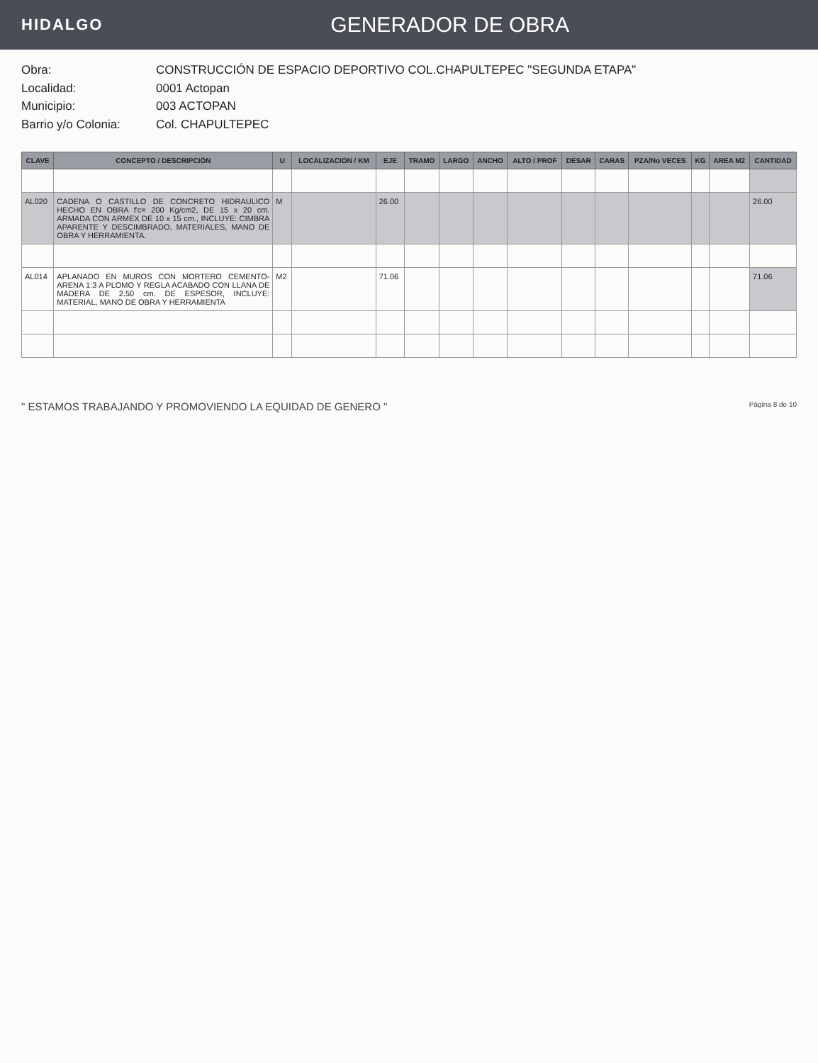HIDALGO
GENERADOR DE OBRA
Obra: CONSTRUCCIÓN DE ESPACIO DEPORTIVO COL.CHAPULTEPEC "SEGUNDA ETAPA"
Localidad: 0001 Actopan
Municipio: 003 ACTOPAN
Barrio y/o Colonia: Col. CHAPULTEPEC
| CLAVE | CONCEPTO / DESCRIPCIÓN | U | LOCALIZACION / KM | EJE | TRAMO | LARGO | ANCHO | ALTO / PROF | DESAR | CARAS | PZA/No VECES | KG | AREA M2 | CANTIDAD |
| --- | --- | --- | --- | --- | --- | --- | --- | --- | --- | --- | --- | --- | --- | --- |
| AL020 | CADENA O CASTILLO DE CONCRETO HIDRAULICO HECHO EN OBRA f'c= 200 Kg/cm2, DE 15 x 20 cm. ARMADA CON ARMEX DE 10 x 15 cm., INCLUYE: CIMBRA APARENTE Y DESCIMBRADO, MATERIALES, MANO DE OBRA Y HERRAMIENTA. | M | | 26.00 | | | | | | | | | | 26.00 |
| AL014 | APLANADO EN MUROS CON MORTERO CEMENTO-ARENA 1:3 A PLOMO Y REGLA ACABADO CON LLANA DE MADERA DE 2.50 cm. DE ESPESOR, INCLUYE: MATERIAL, MANO DE OBRA Y HERRAMIENTA | M2 | | 71.06 | | | | | | | | | | 71.06 |
" ESTAMOS TRABAJANDO Y PROMOVIENDO LA EQUIDAD DE GENERO "
Página 8 de 10